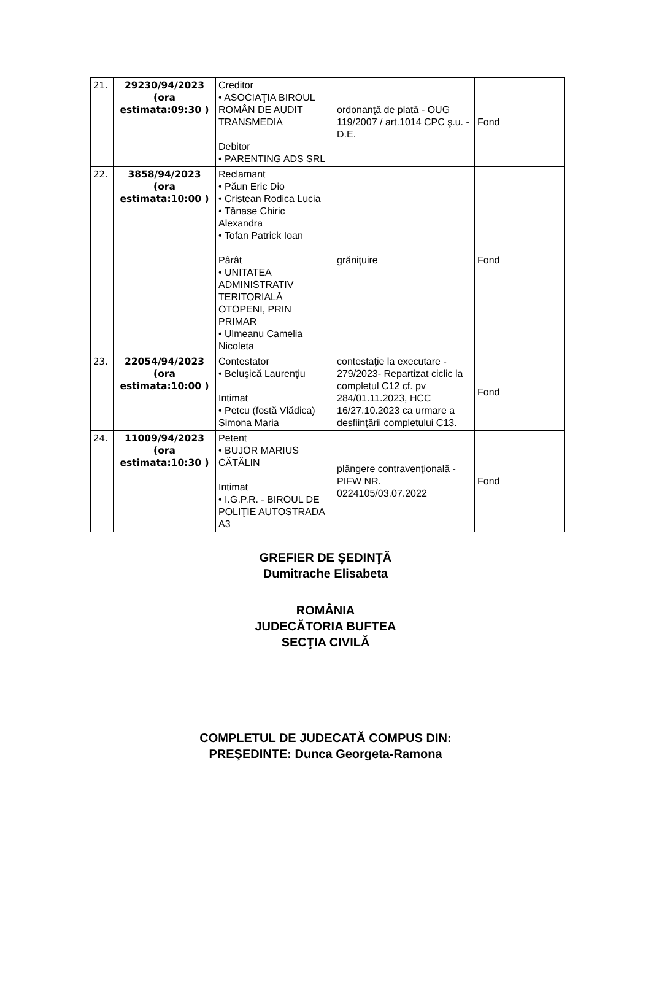| 21. | 29230/94/2023 (ora estimata:09:30 ) | Creditor • ASOCIAŢIA BIROUL ROMÂN DE AUDIT TRANSMEDIA Debitor • PARENTING ADS SRL | ordonanţă de plată - OUG 119/2007 / art.1014 CPC ş.u. - D.E. | Fond |
| 22. | 3858/94/2023 (ora estimata:10:00 ) | Reclamant • Păun Eric Dio • Cristean Rodica Lucia • Tănase Chiric Alexandra • Tofan Patrick Ioan Pârât • UNITATEA ADMINISTRATIV TERITORIALĂ OTOPENI, PRIN PRIMAR • Ulmeanu Camelia Nicoleta | grăniţuire | Fond |
| 23. | 22054/94/2023 (ora estimata:10:00 ) | Contestator • Beluşică Laurenţiu Intimat • Petcu (fostă Vlădica) Simona Maria | contestaţie la executare - 279/2023- Repartizat ciclic la completul C12 cf. pv 284/01.11.2023, HCC 16/27.10.2023 ca urmare a desfiinţării completului C13. | Fond |
| 24. | 11009/94/2023 (ora estimata:10:30 ) | Petent • BUJOR MARIUS CĂTĂLIN Intimat • I.G.P.R. - BIROUL DE POLIŢIE AUTOSTRADA A3 | plângere contravenţională - PIFW NR. 0224105/03.07.2022 | Fond |
GREFIER DE ŞEDINŢĂ
Dumitrache Elisabeta
ROMÂNIA
JUDECĂTORIA BUFTEA
SECŢIA CIVILĂ
COMPLETUL DE JUDECATĂ COMPUS DIN:
PREŞEDINTE: Dunca Georgeta-Ramona